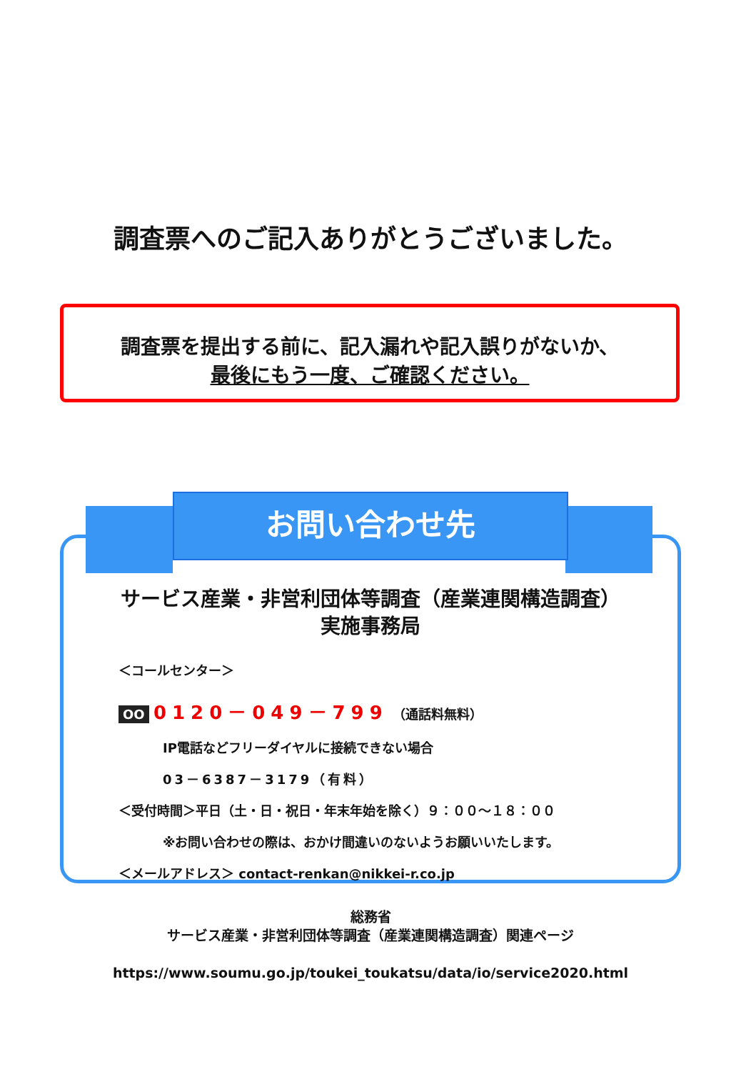調査票へのご記入ありがとうございました。
調査票を提出する前に、記入漏れや記入誤りがないか、
最後にもう一度、ご確認ください。
お問い合わせ先
サービス産業・非営利団体等調査（産業連関構造調査）
実施事務局
＜コールセンター＞
OO 0120－049－799 （通話料無料）
IP電話などフリーダイヤルに接続できない場合
03－6387－3179（有料）
＜受付時間＞平日（土・日・祝日・年末年始を除く）９：００～１８：００
※お問い合わせの際は、おかけ間違いのないようお願いいたします。
＜メールアドレス＞ contact-renkan@nikkei-r.co.jp
総務省
サービス産業・非営利団体等調査（産業連関構造調査）関連ページ
https://www.soumu.go.jp/toukei_toukatsu/data/io/service2020.html